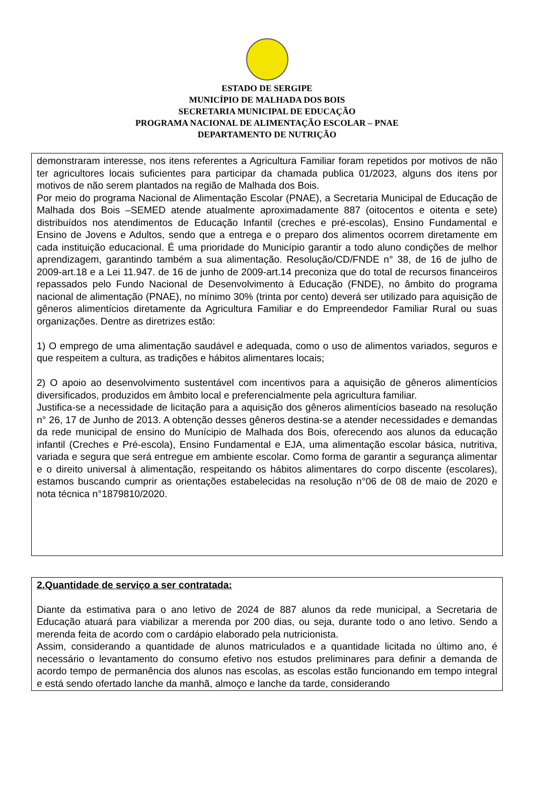ESTADO DE SERGIPE
MUNICÍPIO DE MALHADA DOS BOIS
SECRETARIA MUNICIPAL DE EDUCAÇÃO
PROGRAMA NACIONAL DE ALIMENTAÇÃO ESCOLAR – PNAE
DEPARTAMENTO DE NUTRIÇÃO
demonstraram interesse, nos itens referentes a Agricultura Familiar foram repetidos por motivos de não ter agricultores locais suficientes para participar da chamada publica 01/2023, alguns dos itens por motivos de não serem plantados na região de Malhada dos Bois.
Por meio do programa Nacional de Alimentação Escolar (PNAE), a Secretaria Municipal de Educação de Malhada dos Bois –SEMED atende atualmente aproximadamente 887 (oitocentos e oitenta e sete) distribuídos nos atendimentos de Educação Infantil (creches e pré-escolas), Ensino Fundamental e Ensino de Jovens e Adultos, sendo que a entrega e o preparo dos alimentos ocorrem diretamente em cada instituição educacional. É uma prioridade do Município garantir a todo aluno condições de melhor aprendizagem, garantindo também a sua alimentação. Resolução/CD/FNDE n° 38, de 16 de julho de 2009-art.18 e a Lei 11.947. de 16 de junho de 2009-art.14 preconiza que do total de recursos financeiros repassados pelo Fundo Nacional de Desenvolvimento à Educação (FNDE), no âmbito do programa nacional de alimentação (PNAE), no mínimo 30% (trinta por cento) deverá ser utilizado para aquisição de gêneros alimentícios diretamente da Agricultura Familiar e do Empreendedor Familiar Rural ou suas organizações. Dentre as diretrizes estão:
1) O emprego de uma alimentação saudável e adequada, como o uso de alimentos variados, seguros e que respeitem a cultura, as tradições e hábitos alimentares locais;
2) O apoio ao desenvolvimento sustentável com incentivos para a aquisição de gêneros alimentícios diversificados, produzidos em âmbito local e preferencialmente pela agricultura familiar.
Justifica-se a necessidade de licitação para a aquisição dos gêneros alimentícios baseado na resolução n° 26, 17 de Junho de 2013. A obtenção desses gêneros destina-se a atender necessidades e demandas da rede municipal de ensino do Munícipio de Malhada dos Bois, oferecendo aos alunos da educação infantil (Creches e Pré-escola), Ensino Fundamental e EJA, uma alimentação escolar básica, nutritiva, variada e segura que será entregue em ambiente escolar. Como forma de garantir a segurança alimentar e o direito universal à alimentação, respeitando os hábitos alimentares do corpo discente (escolares), estamos buscando cumprir as orientações estabelecidas na resolução n°06 de 08 de maio de 2020 e nota técnica n°1879810/2020.
2.Quantidade de serviço a ser contratada:
Diante da estimativa para o ano letivo de 2024 de 887 alunos da rede municipal, a Secretaria de Educação atuará para viabilizar a merenda por 200 dias, ou seja, durante todo o ano letivo. Sendo a merenda feita de acordo com o cardápio elaborado pela nutricionista.
Assim, considerando a quantidade de alunos matriculados e a quantidade licitada no último ano, é necessário o levantamento do consumo efetivo nos estudos preliminares para definir a demanda de acordo tempo de permanência dos alunos nas escolas, as escolas estão funcionando em tempo integral e está sendo ofertado lanche da manhã, almoço e lanche da tarde, considerando